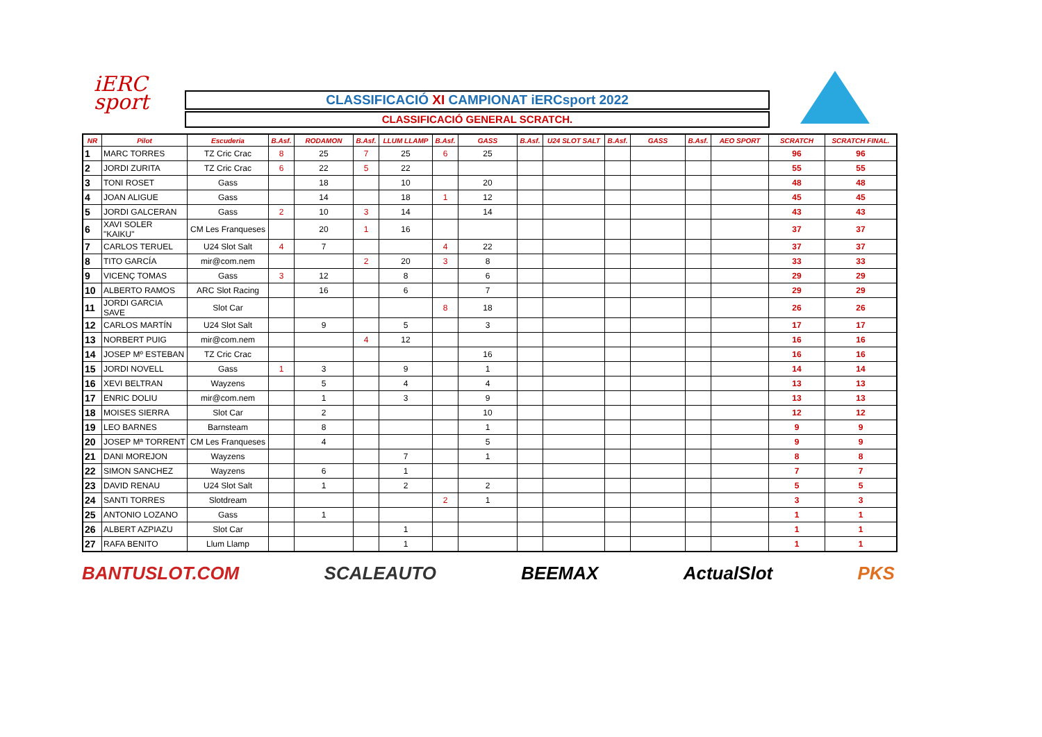iERC
sport
CLASSIFICACIÓ XI CAMPIONAT iERCsport 2022
CLASSIFICACIÓ GENERAL SCRATCH.
| NR | Pilot | Escuderia | B.Asf. | RODAMON | B.Asf. | LLUM LLAMP | B.Asf. | GASS | B.Asf. | U24 SLOT SALT | B.Asf. | GASS | B.Asf. | AEO SPORT | SCRATCH | SCRATCH FINAL. |
| --- | --- | --- | --- | --- | --- | --- | --- | --- | --- | --- | --- | --- | --- | --- | --- | --- |
| 1 | MARC TORRES | TZ Cric Crac | 8 | 25 | 7 | 25 | 6 | 25 | | | | | | | 96 | 96 |
| 2 | JORDI ZURITA | TZ Cric Crac | 6 | 22 | 5 | 22 | | | | | | | | | 55 | 55 |
| 3 | TONI ROSET | Gass | | 18 | | 10 | | 20 | | | | | | | 48 | 48 |
| 4 | JOAN ALIGUE | Gass | | 14 | | 18 | 1 | 12 | | | | | | | 45 | 45 |
| 5 | JORDI GALCERAN | Gass | 2 | 10 | 3 | 14 | | 14 | | | | | | | 43 | 43 |
| 6 | XAVI SOLER "KAIKU" | CM Les Franqueses | | 20 | 1 | 16 | | | | | | | | | 37 | 37 |
| 7 | CARLOS TERUEL | U24 Slot Salt | 4 | 7 | | | 4 | 22 | | | | | | | 37 | 37 |
| 8 | TITO GARCÍA | mir@com.nem | | | 2 | 20 | 3 | 8 | | | | | | | 33 | 33 |
| 9 | VICENÇ TOMAS | Gass | 3 | 12 | | 8 | | 6 | | | | | | | 29 | 29 |
| 10 | ALBERTO RAMOS | ARC Slot Racing | | 16 | | 6 | | 7 | | | | | | | 29 | 29 |
| 11 | JORDI GARCIA SAVE | Slot Car | | | | | 8 | 18 | | | | | | | 26 | 26 |
| 12 | CARLOS MARTÍN | U24 Slot Salt | | 9 | | 5 | | 3 | | | | | | | 17 | 17 |
| 13 | NORBERT PUIG | mir@com.nem | | | 4 | 12 | | | | | | | | | 16 | 16 |
| 14 | JOSEP Mº ESTEBAN | TZ Cric Crac | | | | | | 16 | | | | | | | 16 | 16 |
| 15 | JORDI NOVELL | Gass | 1 | 3 | | 9 | | 1 | | | | | | | 14 | 14 |
| 16 | XEVI BELTRAN | Wayzens | | 5 | | 4 | | 4 | | | | | | | 13 | 13 |
| 17 | ENRIC DOLIU | mir@com.nem | | 1 | | 3 | | 9 | | | | | | | 13 | 13 |
| 18 | MOISES SIERRA | Slot Car | | 2 | | | | 10 | | | | | | | 12 | 12 |
| 19 | LEO BARNES | Barnsteam | | 8 | | | | 1 | | | | | | | 9 | 9 |
| 20 | JOSEP Mª TORRENT | CM Les Franqueses | | 4 | | | | 5 | | | | | | | 9 | 9 |
| 21 | DANI MOREJON | Wayzens | | | | 7 | | 1 | | | | | | | 8 | 8 |
| 22 | SIMON SANCHEZ | Wayzens | | 6 | | 1 | | | | | | | | | 7 | 7 |
| 23 | DAVID RENAU | U24 Slot Salt | | 1 | | 2 | | 2 | | | | | | | 5 | 5 |
| 24 | SANTI TORRES | Slotdream | | | | | 2 | 1 | | | | | | | 3 | 3 |
| 25 | ANTONIO LOZANO | Gass | | 1 | | | | | | | | | | | 1 | 1 |
| 26 | ALBERT AZPIAZU | Slot Car | | | | 1 | | | | | | | | | 1 | 1 |
| 27 | RAFA BENITO | Llum Llamp | | | | 1 | | | | | | | | | 1 | 1 |
BANTUSLOT.COM SCALEAUTO BEEMAX ActualSlot PKS